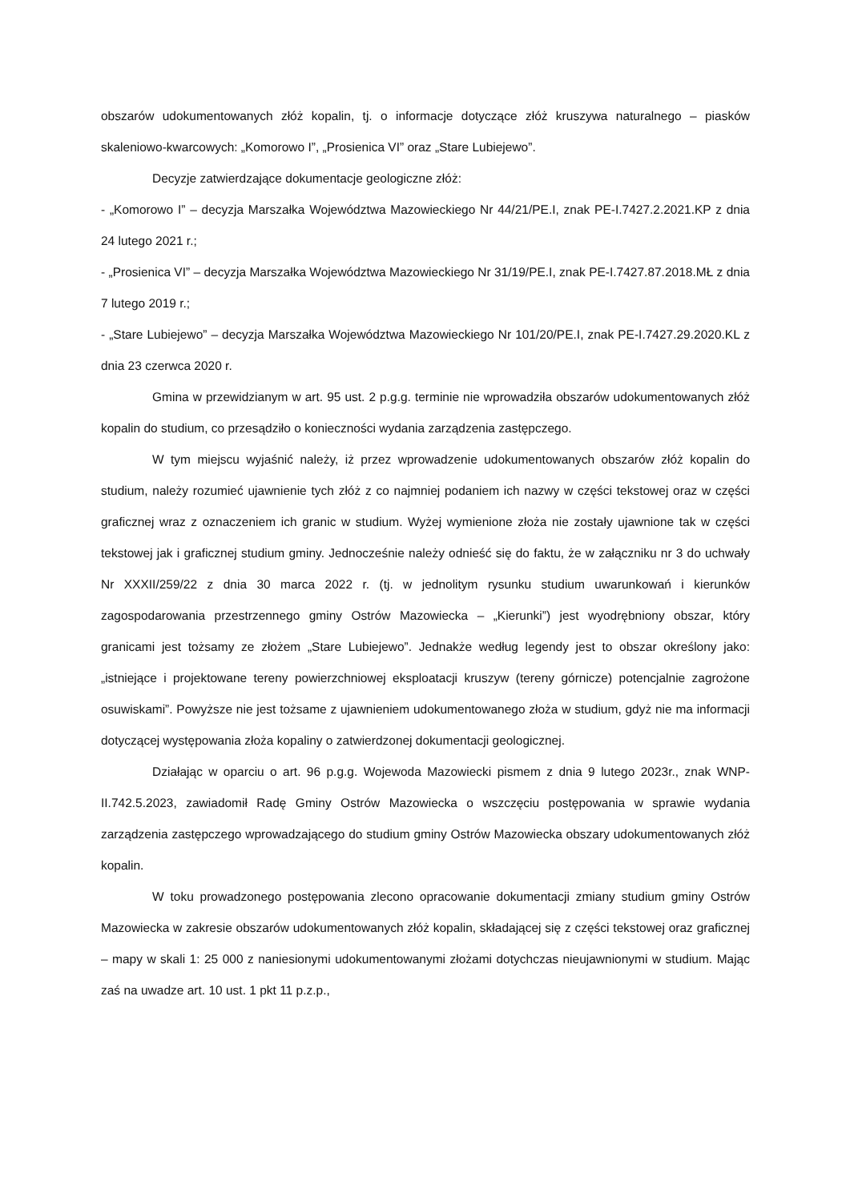obszarów udokumentowanych złóż kopalin, tj. o informacje dotyczące złóż kruszywa naturalnego – piasków skaleniowo-kwarcowych: „Komorowo I”, „Prosienica VI” oraz „Stare Lubiejewo”.
Decyzje zatwierdzające dokumentacje geologiczne złóż:
- „Komorowo I” – decyzja Marszałka Województwa Mazowieckiego Nr 44/21/PE.I, znak PE-I.7427.2.2021.KP z dnia 24 lutego 2021 r.;
- „Prosienica VI” – decyzja Marszałka Województwa Mazowieckiego Nr 31/19/PE.I, znak PE-I.7427.87.2018.MŁ z dnia 7 lutego 2019 r.;
- „Stare Lubiejewo” – decyzja Marszałka Województwa Mazowieckiego Nr 101/20/PE.I, znak PE-I.7427.29.2020.KL z dnia 23 czerwca 2020 r.
Gmina w przewidzianym w art. 95 ust. 2 p.g.g. terminie nie wprowadziła obszarów udokumentowanych złóż kopalin do studium, co przesądziło o konieczności wydania zarządzenia zastępczego.
W tym miejscu wyjaśnić należy, iż przez wprowadzenie udokumentowanych obszarów złóż kopalin do studium, należy rozumieć ujawnienie tych złóż z co najmniej podaniem ich nazwy w części tekstowej oraz w części graficznej wraz z oznaczeniem ich granic w studium. Wyżej wymienione złoża nie zostały ujawnione tak w części tekstowej jak i graficznej studium gminy. Jednocześnie należy odnieść się do faktu, że w załączniku nr 3 do uchwały Nr XXXII/259/22 z dnia 30 marca 2022 r. (tj. w jednolitym rysunku studium uwarunkowań i kierunków zagospodarowania przestrzennego gminy Ostrów Mazowiecka – „Kierunki”) jest wyodrębniony obszar, który granicami jest tożsamy ze złożem „Stare Lubiejewo”. Jednakże według legendy jest to obszar określony jako: „istniejące i projektowane tereny powierzchniowej eksploatacji kruszyw (tereny górnicze) potencjalnie zagrożone osuwiskami”. Powyższe nie jest tożsame z ujawnieniem udokumentowanego złoża w studium, gdyż nie ma informacji dotyczącej występowania złoża kopaliny o zatwierdzonej dokumentacji geologicznej.
Działając w oparciu o art. 96 p.g.g. Wojewoda Mazowiecki pismem z dnia 9 lutego 2023r., znak WNP-II.742.5.2023, zawiadomił Radę Gminy Ostrów Mazowiecka o wszczęciu postępowania w sprawie wydania zarządzenia zastępczego wprowadzającego do studium gminy Ostrów Mazowiecka obszary udokumentowanych złóż kopalin.
W toku prowadzonego postępowania zlecono opracowanie dokumentacji zmiany studium gminy Ostrów Mazowiecka w zakresie obszarów udokumentowanych złóż kopalin, składającej się z części tekstowej oraz graficznej – mapy w skali 1: 25 000 z naniesionymi udokumentowanymi złożami dotychczas nieujawnionymi w studium. Mając zaś na uwadze art. 10 ust. 1 pkt 11 p.z.p.,